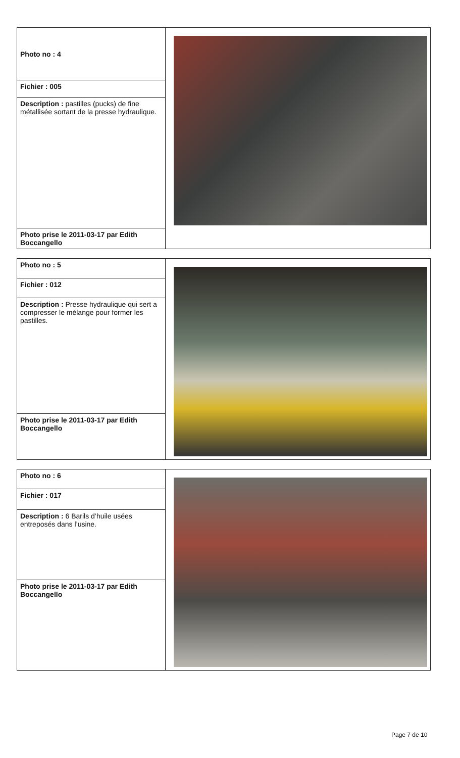| Photo no : 4 | |
| Fichier : 005 | |
| Description : pastilles (pucks) de fine métallisée sortant de la presse hydraulique. | |
| Photo prise le 2011-03-17 par Edith Boccangello | |
| Photo no : 5 | |
| Fichier : 012 | |
| Description : Presse hydraulique qui sert a compresser le mélange pour former les pastilles. | |
| Photo prise le 2011-03-17 par Edith Boccangello | |
| Photo no : 6 | |
| Fichier : 017 | |
| Description : 6 Barils d’huile usées entreposés dans l’usine. | |
| Photo prise le 2011-03-17 par Edith Boccangello | |
Page 7 de 10